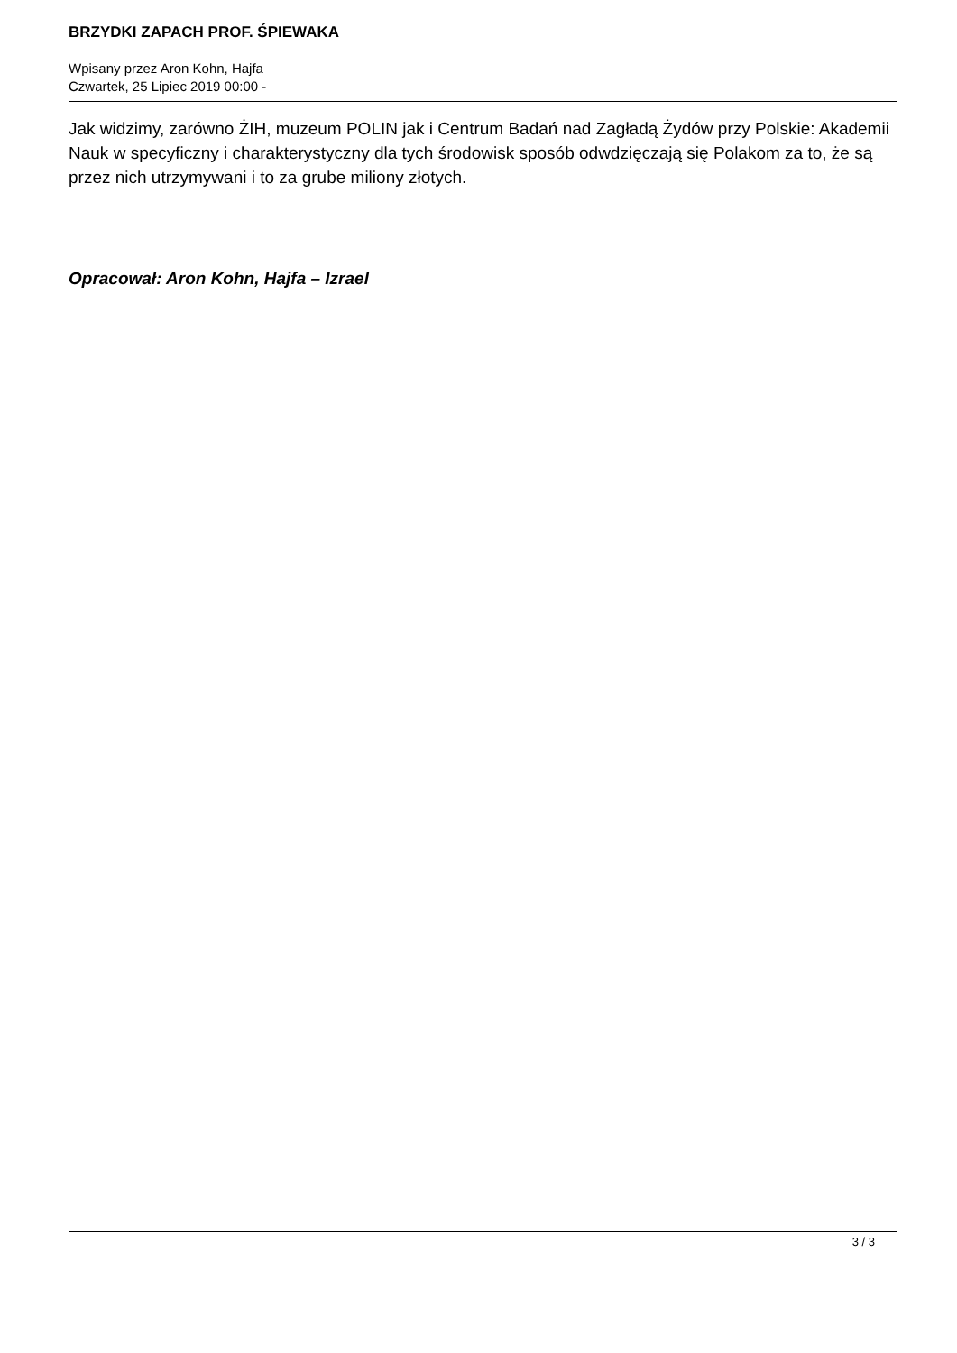BRZYDKI ZAPACH PROF. ŚPIEWAKA
Wpisany przez Aron Kohn, Hajfa
Czwartek, 25 Lipiec 2019 00:00 -
Jak widzimy, zarówno ŻIH, muzeum POLIN jak i Centrum Badań nad Zagładą Żydów przy Polskie: Akademii Nauk w specyficzny i charakterystyczny dla tych środowisk sposób odwdzięczają się Polakom za to, że są przez nich utrzymywani i to za grube miliony złotych.
Opracował: Aron Kohn, Hajfa – Izrael
3 / 3